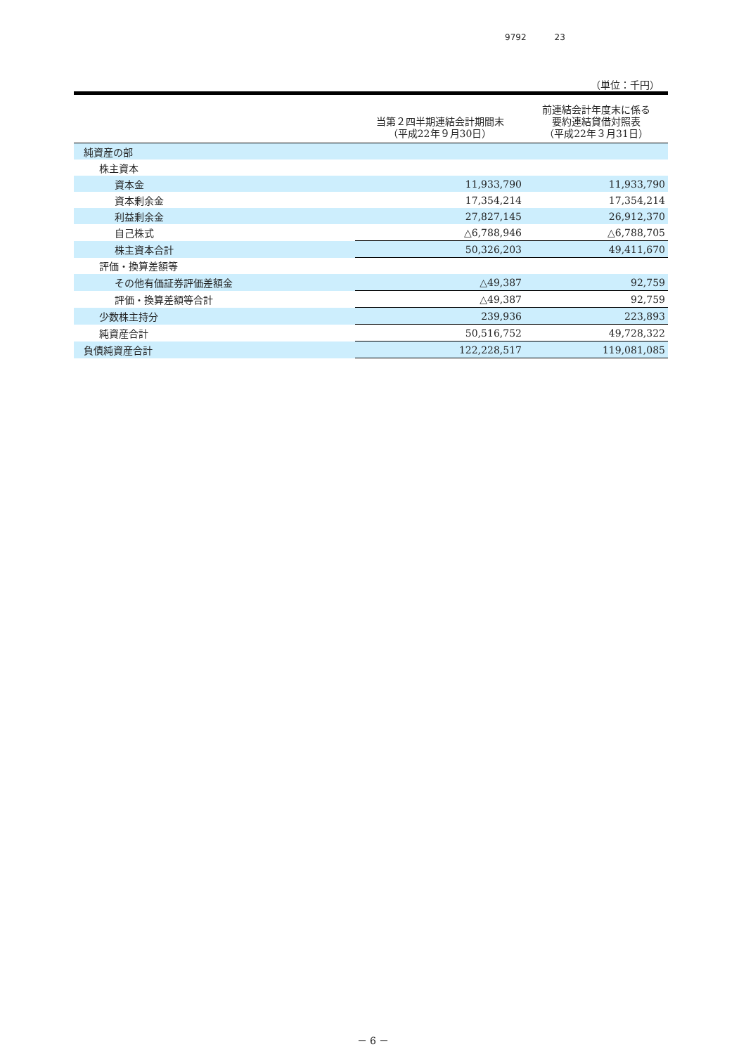9792 23
（単位：千円）
| | 当第２四半期連結会計期間末 （平成22年９月30日） | 前連結会計年度末に係る 要約連結貸借対照表 （平成22年３月31日） |
| --- | --- | --- |
| 純資産の部 | | |
| 株主資本 | | |
| 資本金 | 11,933,790 | 11,933,790 |
| 資本剰余金 | 17,354,214 | 17,354,214 |
| 利益剰余金 | 27,827,145 | 26,912,370 |
| 自己株式 | △6,788,946 | △6,788,705 |
| 株主資本合計 | 50,326,203 | 49,411,670 |
| 評価・換算差額等 | | |
| その他有価証券評価差額金 | △49,387 | 92,759 |
| 評価・換算差額等合計 | △49,387 | 92,759 |
| 少数株主持分 | 239,936 | 223,893 |
| 純資産合計 | 50,516,752 | 49,728,322 |
| 負債純資産合計 | 122,228,517 | 119,081,085 |
－ 6 －